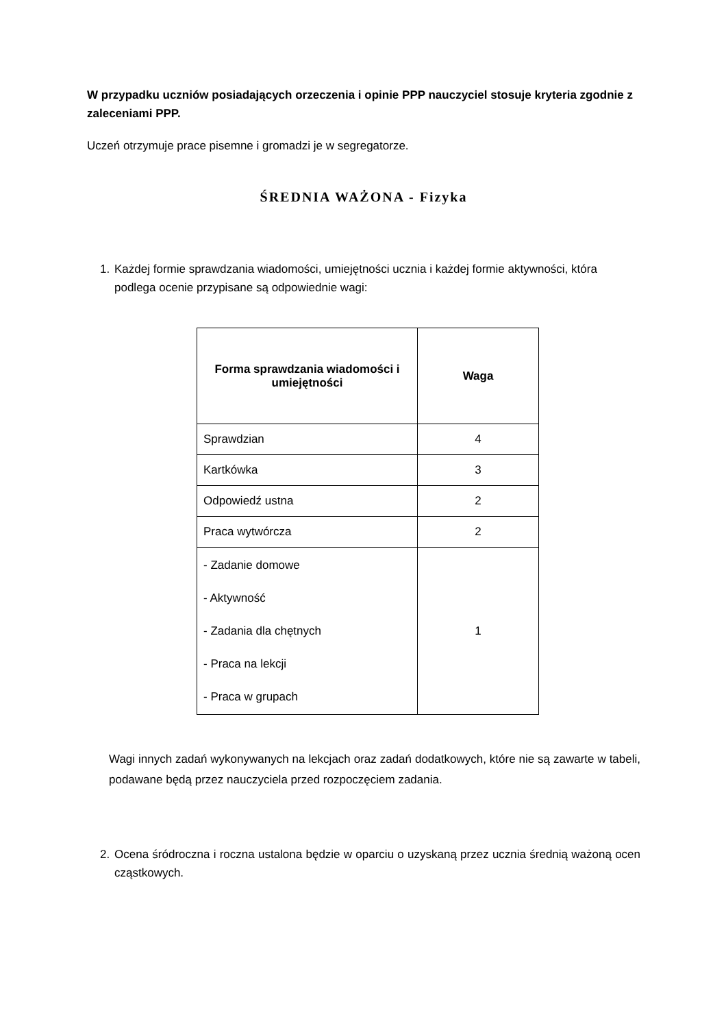W przypadku uczniów posiadających orzeczenia i opinie PPP nauczyciel stosuje kryteria zgodnie z zaleceniami PPP.
Uczeń otrzymuje prace pisemne i gromadzi je w segregatorze.
ŚREDNIA WAŻONA - Fizyka
1. Każdej formie sprawdzania wiadomości, umiejętności ucznia i każdej formie aktywności, która podlega ocenie przypisane są odpowiednie wagi:
| Forma sprawdzania wiadomości i umiejętności | Waga |
| --- | --- |
| Sprawdzian | 4 |
| Kartkówka | 3 |
| Odpowiedź ustna | 2 |
| Praca wytwórcza | 2 |
| - Zadanie domowe - Aktywność - Zadania dla chętnych - Praca na lekcji - Praca w grupach | 1 |
Wagi innych zadań wykonywanych na lekcjach oraz zadań dodatkowych, które nie są zawarte w tabeli, podawane będą przez nauczyciela przed rozpoczęciem zadania.
2. Ocena śródroczna i roczna ustalona będzie w oparciu o uzyskaną przez ucznia średnią ważoną ocen cząstkowych.